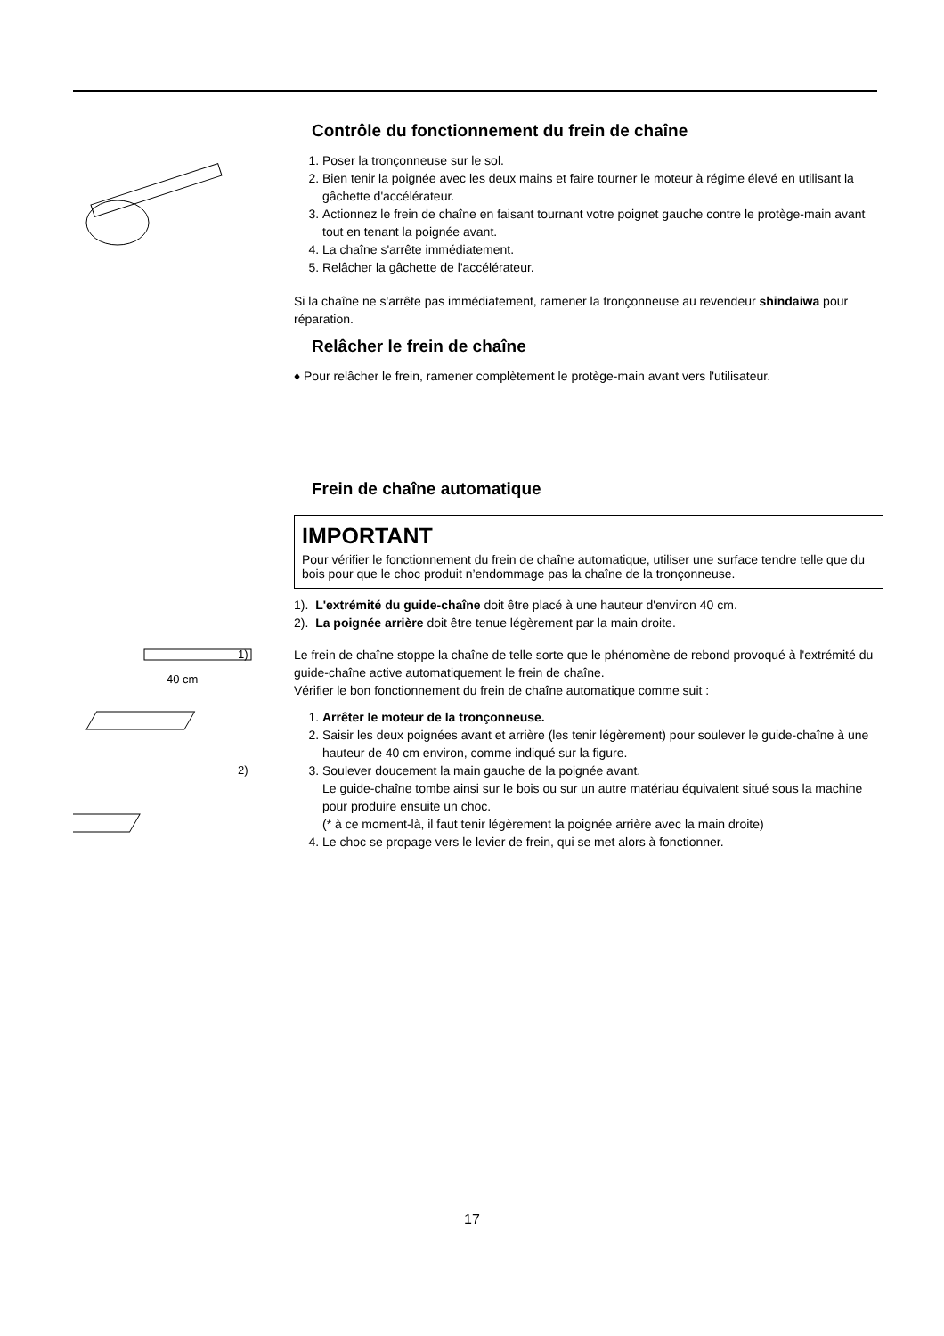Contrôle du fonctionnement du frein de chaîne
1. Poser la tronçonneuse sur le sol.
2. Bien tenir la poignée avec les deux mains et faire tourner le moteur à régime élevé en utilisant la gâchette d'accélérateur.
3. Actionnez le frein de chaîne en faisant tournant votre poignet gauche contre le protège-main avant tout en tenant la poignée avant.
4. La chaîne s'arrête immédiatement.
5. Relâcher la gâchette de l'accélérateur.
Si la chaîne ne s'arrête pas immédiatement, ramener la tronçonneuse au revendeur shindaiwa pour réparation.
Relâcher le frein de chaîne
♦ Pour relâcher le frein, ramener complètement le protège-main avant vers l'utilisateur.
Frein de chaîne automatique
IMPORTANT
Pour vérifier le fonctionnement du frein de chaîne automatique, utiliser une surface tendre telle que du bois pour que le choc produit n’endommage pas la chaîne de la tronçonneuse.
1)
40 cm
2)
1). L'extrémité du guide-chaîne doit être placé à une hauteur d'environ 40 cm.
2). La poignée arrière doit être tenue légèrement par la main droite.
Le frein de chaîne stoppe la chaîne de telle sorte que le phénomène de rebond provoqué à l'extrémité du guide-chaîne active automatiquement le frein de chaîne.
Vérifier le bon fonctionnement du frein de chaîne automatique comme suit :
1. Arrêter le moteur de la tronçonneuse.
2. Saisir les deux poignées avant et arrière (les tenir légèrement) pour soulever le guide-chaîne à une hauteur de 40 cm environ, comme indiqué sur la figure.
3. Soulever doucement la main gauche de la poignée avant.
Le guide-chaîne tombe ainsi sur le bois ou sur un autre matériau équivalent situé sous la machine pour produire ensuite un choc.
(* à ce moment-là, il faut tenir légèrement la poignée arrière avec la main droite)
4. Le choc se propage vers le levier de frein, qui se met alors à fonctionner.
17